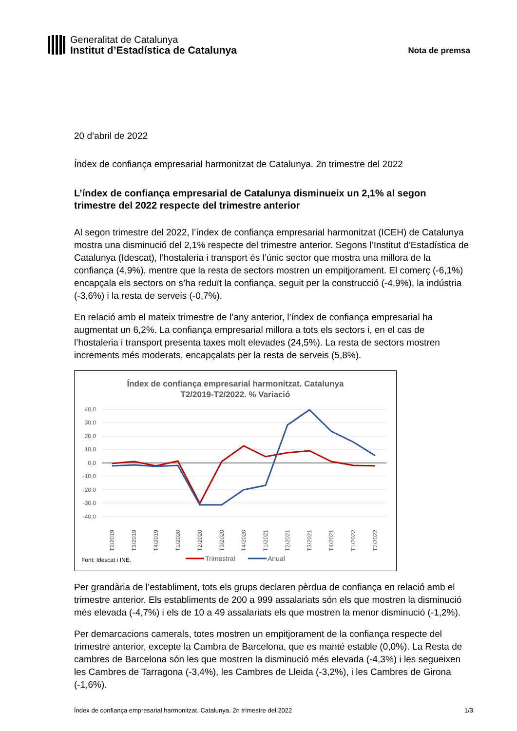Generalitat de Catalunya
Institut d’Estadística de Catalunya
Nota de premsa
20 d’abril de 2022
Índex de confiança empresarial harmonitzat de Catalunya. 2n trimestre del 2022
L’índex de confiança empresarial de Catalunya disminueix un 2,1% al segon trimestre del 2022 respecte del trimestre anterior
Al segon trimestre del 2022, l’índex de confiança empresarial harmonitzat (ICEH) de Catalunya mostra una disminució del 2,1% respecte del trimestre anterior. Segons l’Institut d’Estadística de Catalunya (Idescat), l’hostaleria i transport és l’únic sector que mostra una millora de la confiança (4,9%), mentre que la resta de sectors mostren un empitjorament. El comerç (-6,1%) encapçala els sectors on s’ha reduït la confiança, seguit per la construcció (-4,9%), la indústria (-3,6%) i la resta de serveis (-0,7%).
En relació amb el mateix trimestre de l’any anterior, l’índex de confiança empresarial ha augmentat un 6,2%. La confiança empresarial millora a tots els sectors i, en el cas de l’hostaleria i transport presenta taxes molt elevades (24,5%). La resta de sectors mostren increments més moderats, encapçalats per la resta de serveis (5,8%).
Índex de confiança empresarial harmonitzat. Catalunya
T2/2019-T2/2022. % Variació
40,0
30,0
20,0
10,0
0,0
-10,0
-20,0
-30,0
-40,0
T2/2019
T3/2019
T4/2019
T1/2020
T2/2020
T3/2020
T4/2020
T1/2021
T2/2021
T3/2021
T4/2021
T1/2022
T2/2022
Font: Idescat i INE.
Trimestral
Anual
Per grandària de l’establiment, tots els grups declaren pèrdua de confiança en relació amb el trimestre anterior. Els establiments de 200 a 999 assalariats són els que mostren la disminució més elevada (-4,7%) i els de 10 a 49 assalariats els que mostren la menor disminució (-1,2%).
Per demarcacions camerals, totes mostren un empitjorament de la confiança respecte del trimestre anterior, excepte la Cambra de Barcelona, que es manté estable (0,0%). La Resta de cambres de Barcelona són les que mostren la disminució més elevada (-4,3%) i les segueixen les Cambres de Tarragona (-3,4%), les Cambres de Lleida (-3,2%), i les Cambres de Girona (-1,6%).
Índex de confiança empresarial harmonitzat. Catalunya. 2n trimestre del 2022 1/3